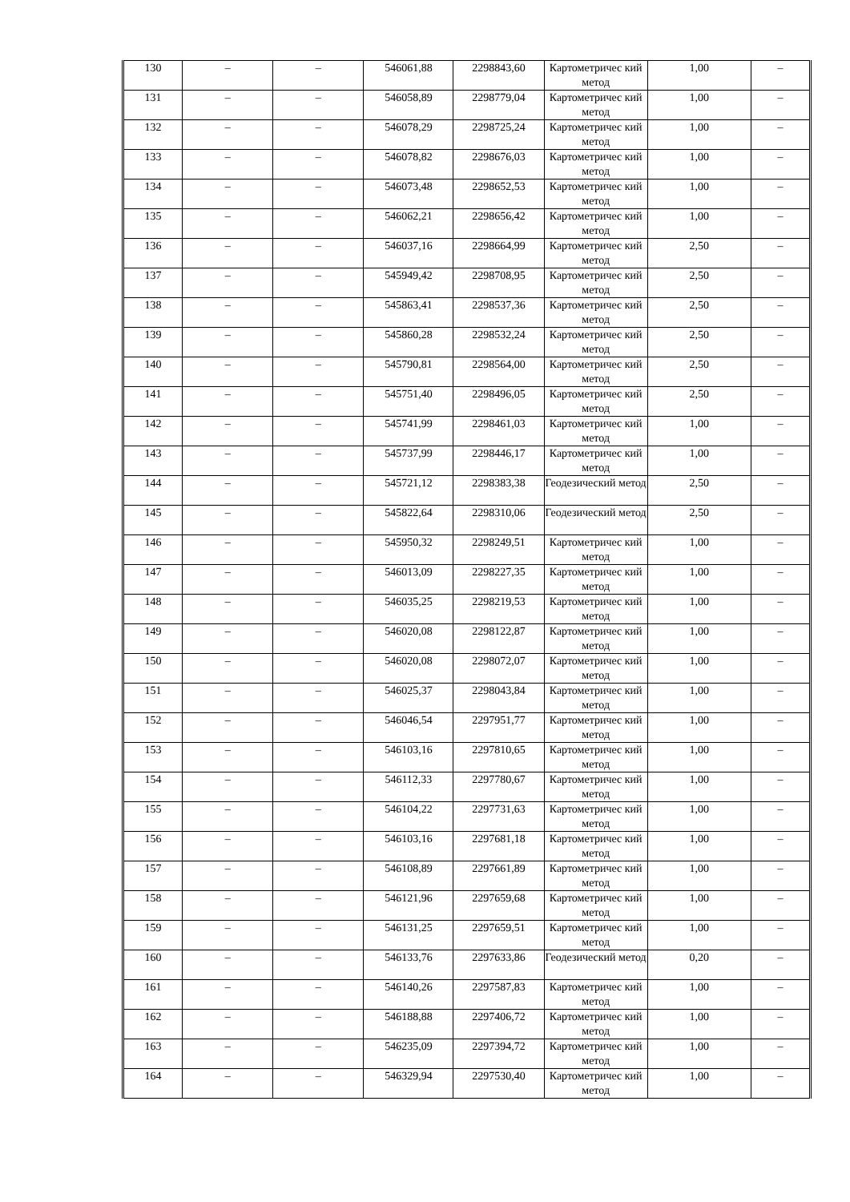| 130 | – | – | 546061,88 | 2298843,60 | Картометричес кий метод | 1,00 | – |
| 131 | – | – | 546058,89 | 2298779,04 | Картометричес кий метод | 1,00 | – |
| 132 | – | – | 546078,29 | 2298725,24 | Картометричес кий метод | 1,00 | – |
| 133 | – | – | 546078,82 | 2298676,03 | Картометричес кий метод | 1,00 | – |
| 134 | – | – | 546073,48 | 2298652,53 | Картометричес кий метод | 1,00 | – |
| 135 | – | – | 546062,21 | 2298656,42 | Картометричес кий метод | 1,00 | – |
| 136 | – | – | 546037,16 | 2298664,99 | Картометричес кий метод | 2,50 | – |
| 137 | – | – | 545949,42 | 2298708,95 | Картометричес кий метод | 2,50 | – |
| 138 | – | – | 545863,41 | 2298537,36 | Картометричес кий метод | 2,50 | – |
| 139 | – | – | 545860,28 | 2298532,24 | Картометричес кий метод | 2,50 | – |
| 140 | – | – | 545790,81 | 2298564,00 | Картометричес кий метод | 2,50 | – |
| 141 | – | – | 545751,40 | 2298496,05 | Картометричес кий метод | 2,50 | – |
| 142 | – | – | 545741,99 | 2298461,03 | Картометричес кий метод | 1,00 | – |
| 143 | – | – | 545737,99 | 2298446,17 | Картометричес кий метод | 1,00 | – |
| 144 | – | – | 545721,12 | 2298383,38 | Геодезический метод | 2,50 | – |
| 145 | – | – | 545822,64 | 2298310,06 | Геодезический метод | 2,50 | – |
| 146 | – | – | 545950,32 | 2298249,51 | Картометричес кий метод | 1,00 | – |
| 147 | – | – | 546013,09 | 2298227,35 | Картометричес кий метод | 1,00 | – |
| 148 | – | – | 546035,25 | 2298219,53 | Картометричес кий метод | 1,00 | – |
| 149 | – | – | 546020,08 | 2298122,87 | Картометричес кий метод | 1,00 | – |
| 150 | – | – | 546020,08 | 2298072,07 | Картометричес кий метод | 1,00 | – |
| 151 | – | – | 546025,37 | 2298043,84 | Картометричес кий метод | 1,00 | – |
| 152 | – | – | 546046,54 | 2297951,77 | Картометричес кий метод | 1,00 | – |
| 153 | – | – | 546103,16 | 2297810,65 | Картометричес кий метод | 1,00 | – |
| 154 | – | – | 546112,33 | 2297780,67 | Картометричес кий метод | 1,00 | – |
| 155 | – | – | 546104,22 | 2297731,63 | Картометричес кий метод | 1,00 | – |
| 156 | – | – | 546103,16 | 2297681,18 | Картометричес кий метод | 1,00 | – |
| 157 | – | – | 546108,89 | 2297661,89 | Картометричес кий метод | 1,00 | – |
| 158 | – | – | 546121,96 | 2297659,68 | Картометричес кий метод | 1,00 | – |
| 159 | – | – | 546131,25 | 2297659,51 | Картометричес кий метод | 1,00 | – |
| 160 | – | – | 546133,76 | 2297633,86 | Геодезический метод | 0,20 | – |
| 161 | – | – | 546140,26 | 2297587,83 | Картометричес кий метод | 1,00 | – |
| 162 | – | – | 546188,88 | 2297406,72 | Картометричес кий метод | 1,00 | – |
| 163 | – | – | 546235,09 | 2297394,72 | Картометричес кий метод | 1,00 | – |
| 164 | – | – | 546329,94 | 2297530,40 | Картометричес кий метод | 1,00 | – |